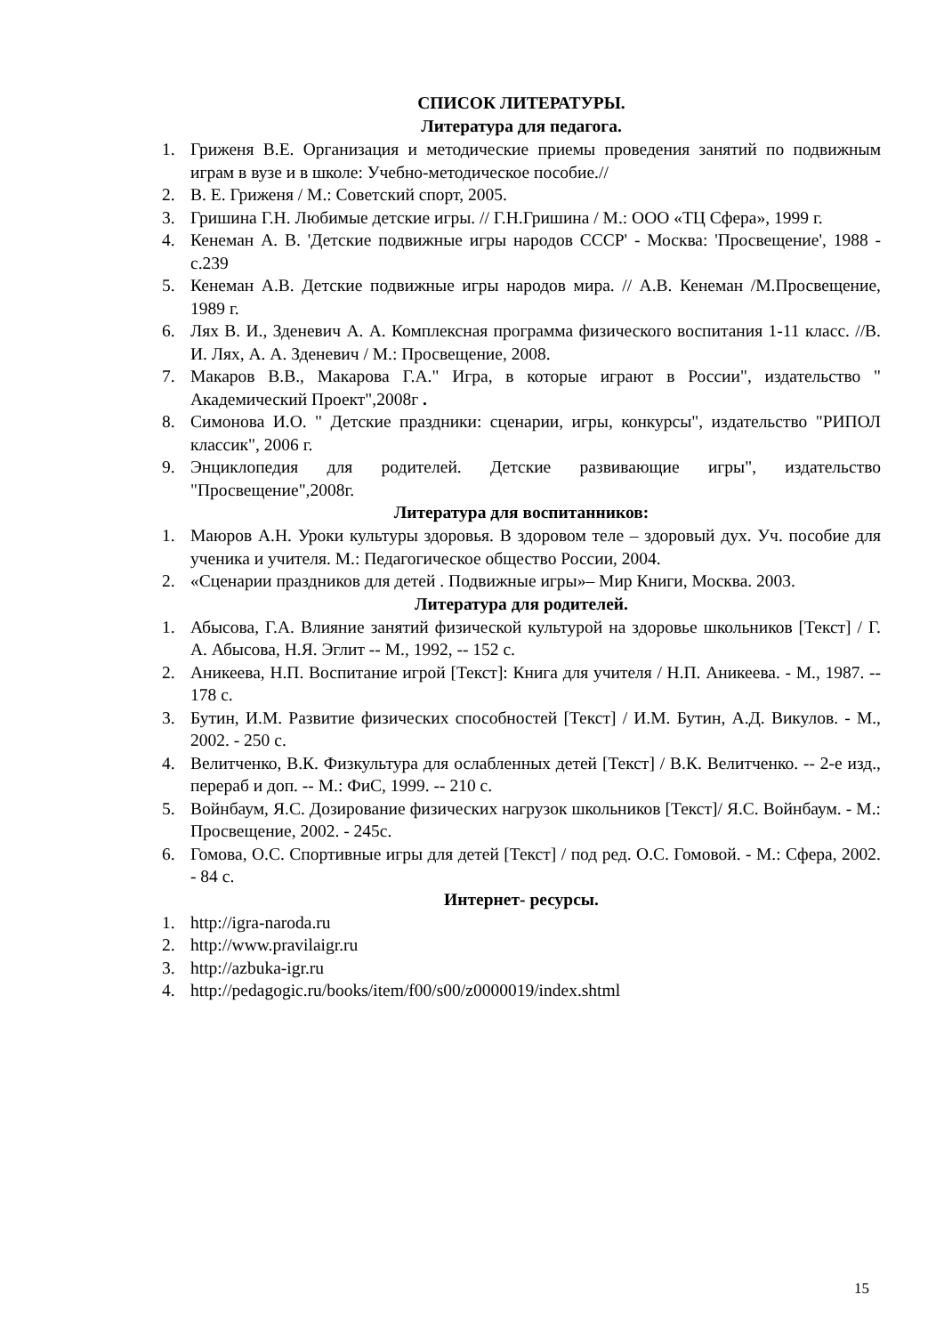СПИСОК ЛИТЕРАТУРЫ.
Литература для педагога.
1. Гриженя В.Е. Организация и методические приемы проведения занятий по подвижным играм в вузе и в школе: Учебно-методическое пособие.//
2. В. Е. Гриженя / М.: Советский спорт, 2005.
3. Гришина Г.Н. Любимые детские игры. // Г.Н.Гришина / М.: ООО «ТЦ Сфера», 1999 г.
4. Кенеман А. В. 'Детские подвижные игры народов СССР' - Москва: 'Просвещение', 1988 - с.239
5. Кенеман А.В. Детские подвижные игры народов мира. // А.В. Кенеман /М.Просвещение, 1989 г.
6. Лях В. И., Зденевич А. А. Комплексная программа физического воспитания 1-11 класс. //В. И. Лях, А. А. Зденевич / М.: Просвещение, 2008.
7. Макаров В.В., Макарова Г.А." Игра, в которые играют в России", издательство " Академический Проект",2008г .
8. Симонова И.О. " Детские праздники: сценарии, игры, конкурсы", издательство "РИПОЛ классик", 2006 г.
9. Энциклопедия для родителей. Детские развивающие игры", издательство "Просвещение",2008г.
Литература для воспитанников:
1. Маюров А.Н. Уроки культуры здоровья. В здоровом теле – здоровый дух. Уч. пособие для ученика и учителя. М.: Педагогическое общество России, 2004.
2. «Сценарии праздников для детей . Подвижные игры»– Мир Книги, Москва. 2003.
Литература для родителей.
1. Абысова, Г.А. Влияние занятий физической культурой на здоровье школьников [Текст] / Г. А. Абысова, Н.Я. Эглит -- М., 1992, -- 152 с.
2. Аникеева, Н.П. Воспитание игрой [Текст]: Книга для учителя / Н.П. Аникеева. - М., 1987. -- 178 с.
3. Бутин, И.М. Развитие физических способностей [Текст] / И.М. Бутин, А.Д. Викулов. - М., 2002. - 250 с.
4. Велитченко, В.К. Физкультура для ослабленных детей [Текст] / В.К. Велитченко. -- 2-е изд., перераб и доп. -- М.: ФиС, 1999. -- 210 с.
5. Войнбаум, Я.С. Дозирование физических нагрузок школьников [Текст]/ Я.С. Войнбаум. - М.: Просвещение, 2002. - 245с.
6. Гомова, О.С. Спортивные игры для детей [Текст] / под ред. О.С. Гомовой. - М.: Сфера, 2002. - 84 с.
Интернет- ресурсы.
1. http://igra-naroda.ru
2. http://www.pravilaigr.ru
3. http://azbuka-igr.ru
4. http://pedagogic.ru/books/item/f00/s00/z0000019/index.shtml
15